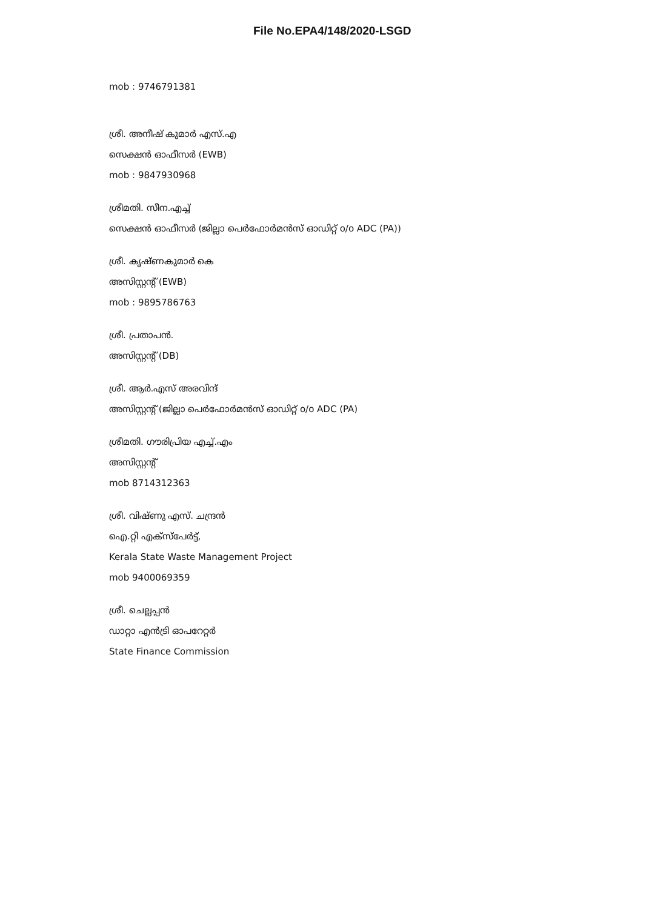File No.EPA4/148/2020-LSGD
mob : 9746791381
ശ്രീ. അനീഷ് കുമാർ എസ്.എ
സെക്ഷൻ ഓഫീസർ (EWB)
mob : 9847930968
ശ്രീമതി. സീന.എച്ച്
സെക്ഷൻ ഓഫീസർ (ജില്ലാ പെർഫോർമൻസ് ഓഡിറ്റ് o/o ADC (PA))
ശ്രീ. കൃഷ്ണകുമാർ കെ
അസിസ്റ്റന്റ് (EWB)
mob : 9895786763
ശ്രീ. പ്രതാപൻ.
അസിസ്റ്റന്റ് (DB)
ശ്രീ. ആർ.എസ് അരവിന്ദ്
അസിസ്റ്റന്റ് (ജില്ലാ പെർഫോർമൻസ് ഓഡിറ്റ് o/o ADC (PA)
ശ്രീമതി. ഗൗരിപ്രിയ എച്ച്.എം
അസിസ്റ്റന്റ്
mob 8714312363
ശ്രീ. വിഷ്ണു എസ്. ചന്ദ്രൻ
ഐ.റ്റി എക്സ്പേർട്ട്,
Kerala State Waste Management Project
mob 9400069359
ശ്രീ. ചെല്ലപ്പൻ
ഡാറ്റാ എൻട്രി ഓപറേറ്റർ
State Finance Commission